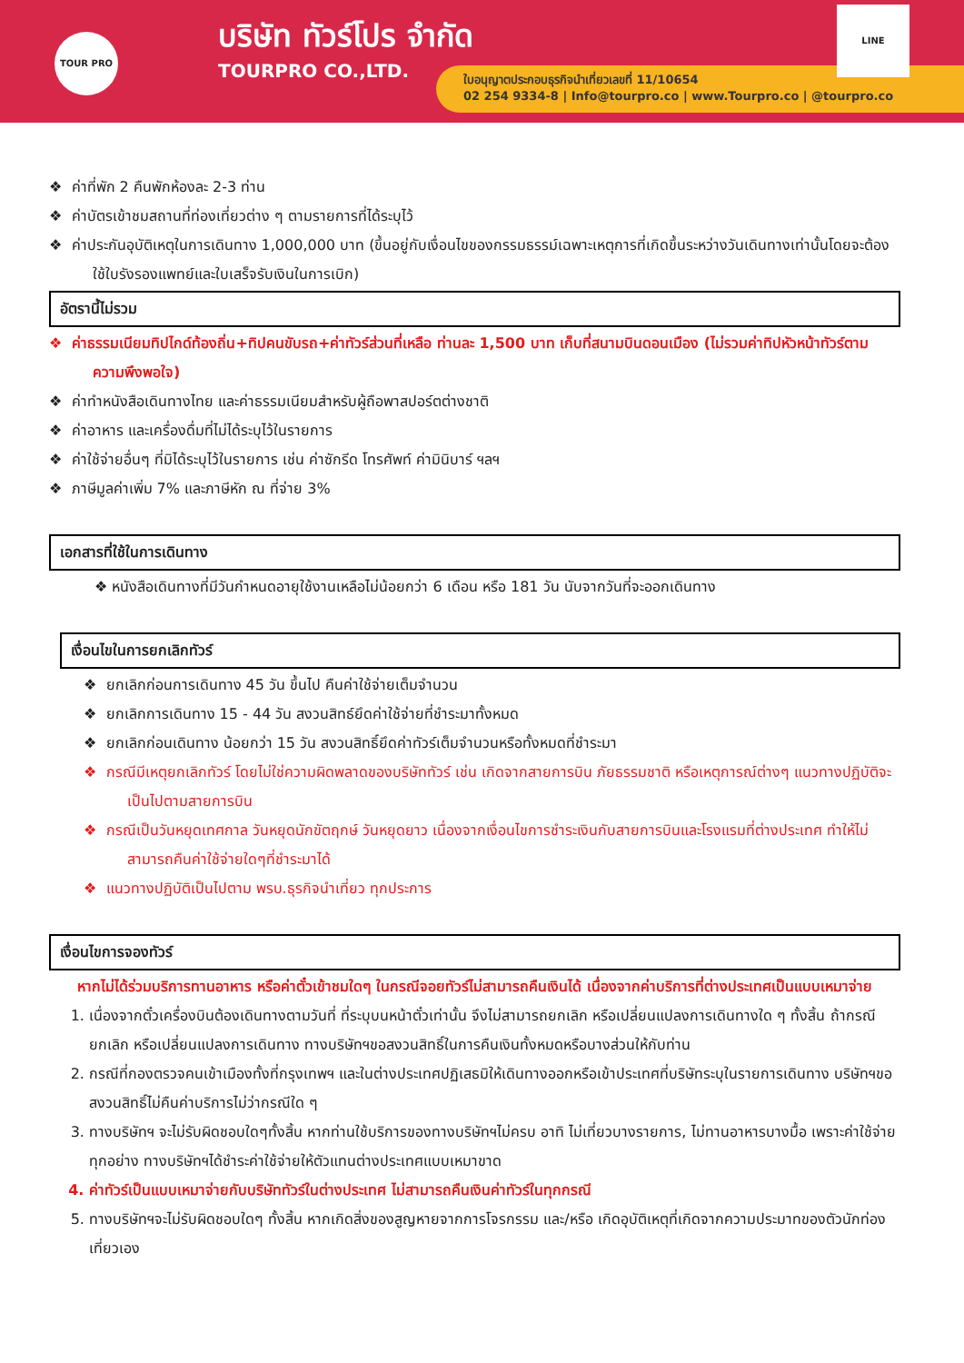TOUR PRO
บริษัท ทัวร์โปร จำกัด
TOURPRO CO.,LTD.
ใบอนุญาตประกอบธุรกิจนำเที่ยวเลขที่ 11/10654
02 254 9334-8 | Info@tourpro.co | www.Tourpro.co | @tourpro.co
LINE
❖ ค่าที่พัก 2 คืนพักห้องละ 2-3 ท่าน
❖ ค่าบัตรเข้าชมสถานที่ท่องเที่ยวต่าง ๆ ตามรายการที่ได้ระบุไว้
❖ ค่าประกันอุบัติเหตุในการเดินทาง 1,000,000 บาท (ขึ้นอยู่กับเงื่อนไขของกรรมธรรม์เฉพาะเหตุการที่เกิดขึ้นระหว่างวันเดินทางเท่านั้นโดยจะต้องใช้ใบรังรองแพทย์และใบเสร็จรับเงินในการเบิก)
อัตรานี้ไม่รวม
❖ ค่าธรรมเนียมทิปไกด์ท้องถิ่น+ทิปคนขับรถ+ค่าทัวร์ส่วนที่เหลือ ท่านละ 1,500 บาท เก็บที่สนามบินดอนเมือง (ไม่รวมค่าทิปหัวหน้าทัวร์ตามความพึงพอใจ)
❖ ค่าทำหนังสือเดินทางไทย และค่าธรรมเนียมสำหรับผู้ถือพาสปอร์ตต่างชาติ
❖ ค่าอาหาร และเครื่องดื่มที่ไม่ได้ระบุไว้ในรายการ
❖ ค่าใช้จ่ายอื่นๆ ที่มิได้ระบุไว้ในรายการ เช่น ค่าซักรีด โทรศัพท์ ค่ามินิบาร์ ฯลฯ
❖ ภาษีมูลค่าเพิ่ม 7% และภาษีหัก ณ ที่จ่าย 3%
เอกสารที่ใช้ในการเดินทาง
❖ หนังสือเดินทางที่มีวันกำหนดอายุใช้งานเหลือไม่น้อยกว่า 6 เดือน หรือ 181 วัน นับจากวันที่จะออกเดินทาง
เงื่อนไขในการยกเลิกทัวร์
❖ ยกเลิกก่อนการเดินทาง 45 วัน ขึ้นไป คืนค่าใช้จ่ายเต็มจำนวน
❖ ยกเลิกการเดินทาง 15 - 44 วัน สงวนสิทธ์ยึดค่าใช้จ่ายที่ชำระมาทั้งหมด
❖ ยกเลิกก่อนเดินทาง น้อยกว่า 15 วัน สงวนสิทธิ์ยึดค่าทัวร์เต็มจำนวนหรือทั้งหมดที่ชำระมา
❖ กรณีมีเหตุยกเลิกทัวร์ โดยไม่ใช่ความผิดพลาดของบริษัททัวร์ เช่น เกิดจากสายการบิน ภัยธรรมชาติ หรือเหตุการณ์ต่างๆ แนวทางปฏิบัติจะเป็นไปตามสายการบิน
❖ กรณีเป็นวันหยุดเทศกาล วันหยุดนักขัตฤกษ์ วันหยุดยาว เนื่องจากเงื่อนไขการชำระเงินกับสายการบินและโรงแรมที่ต่างประเทศ ทำให้ไม่สามารถคืนค่าใช้จ่ายใดๆที่ชำระมาได้
❖ แนวทางปฏิบัติเป็นไปตาม พรบ.ธุรกิจนำเที่ยว ทุกประการ
เงื่อนไขการจองทัวร์
หากไม่ได้ร่วมบริการทานอาหาร หรือค่าตั๋วเข้าชมใดๆ ในกรณีจอยทัวร์ไม่สามารถคืนเงินได้ เนื่องจากค่าบริการที่ต่างประเทศเป็นแบบเหมาจ่าย
1. เนื่องจากตั๋วเครื่องบินต้องเดินทางตามวันที่ ที่ระบุบนหน้าตั๋วเท่านั้น จึงไม่สามารถยกเลิก หรือเปลี่ยนแปลงการเดินทางใด ๆ ทั้งสิ้น ถ้ากรณียกเลิก หรือเปลี่ยนแปลงการเดินทาง ทางบริษัทฯขอสงวนสิทธิ์ในการคืนเงินทั้งหมดหรือบางส่วนให้กับท่าน
2. กรณีที่กองตรวจคนเข้าเมืองทั้งที่กรุงเทพฯ และในต่างประเทศปฏิเสธมิให้เดินทางออกหรือเข้าประเทศที่บริษัทระบุในรายการเดินทาง บริษัทฯขอสงวนสิทธิ์ไม่คืนค่าบริการไม่ว่ากรณีใด ๆ
3. ทางบริษัทฯ จะไม่รับผิดชอบใดๆทั้งสิ้น หากท่านใช้บริการของทางบริษัทฯไม่ครบ อาทิ ไม่เที่ยวบางรายการ, ไม่ทานอาหารบางมื้อ เพราะค่าใช้จ่ายทุกอย่าง ทางบริษัทฯได้ชำระค่าใช้จ่ายให้ตัวแทนต่างประเทศแบบเหมาขาด
4. ค่าทัวร์เป็นแบบเหมาจ่ายกับบริษัททัวร์ในต่างประเทศ ไม่สามารถคืนเงินค่าทัวร์ในทุกกรณี
5. ทางบริษัทฯจะไม่รับผิดชอบใดๆ ทั้งสิ้น หากเกิดสิ่งของสูญหายจากการโจรกรรม และ/หรือ เกิดอุบัติเหตุที่เกิดจากความประมาทของตัวนักท่องเที่ยวเอง